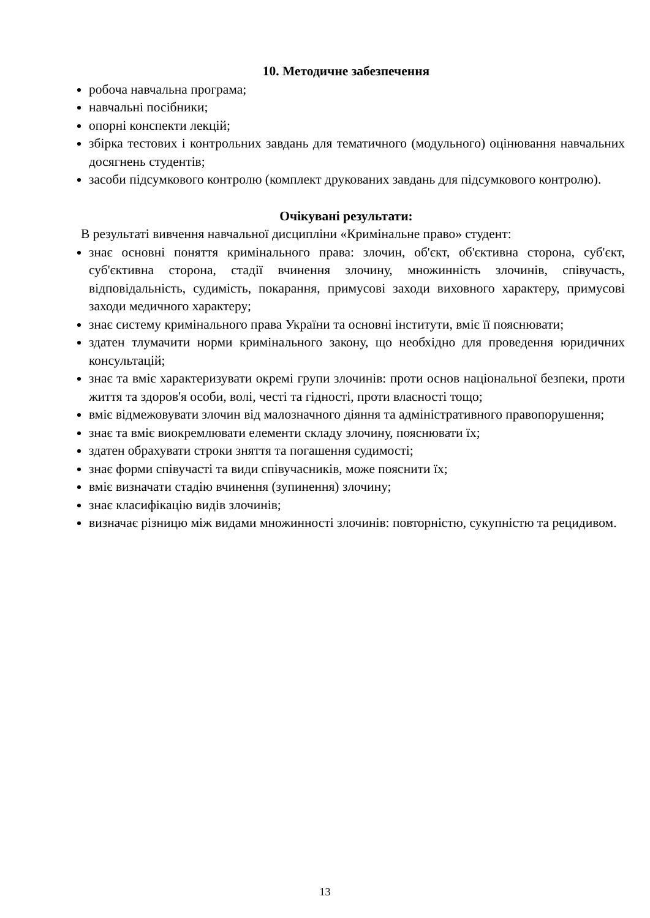10. Методичне забезпечення
робоча навчальна програма;
навчальні посібники;
опорні конспекти лекцій;
збірка тестових і контрольних завдань для тематичного (модульного) оцінювання навчальних досягнень студентів;
засоби підсумкового контролю (комплект друкованих завдань для підсумкового контролю).
Очікувані результати:
В результаті вивчення навчальної дисципліни «Кримінальне право» студент:
знає основні поняття кримінального права: злочин, об'єкт, об'єктивна сторона, суб'єкт, суб'єктивна сторона, стадії вчинення злочину, множинність злочинів, співучасть, відповідальність, судимість, покарання, примусові заходи виховного характеру, примусові заходи медичного характеру;
знає систему кримінального права України та основні інститути, вміє її пояснювати;
здатен тлумачити норми кримінального закону, що необхідно для проведення юридичних консультацій;
знає та вміє характеризувати окремі групи злочинів: проти основ національної безпеки, проти життя та здоров'я особи, волі, честі та гідності, проти власності тощо;
вміє відмежовувати злочин від малозначного діяння та адміністративного правопорушення;
знає та вміє виокремлювати елементи складу злочину, пояснювати їх;
здатен обрахувати строки зняття та погашення судимості;
знає форми співучасті та види співучасників, може пояснити їх;
вміє визначати стадію вчинення (зупинення) злочину;
знає класифікацію видів злочинів;
визначає різницю між видами множинності злочинів: повторністю, сукупністю та рецидивом.
13